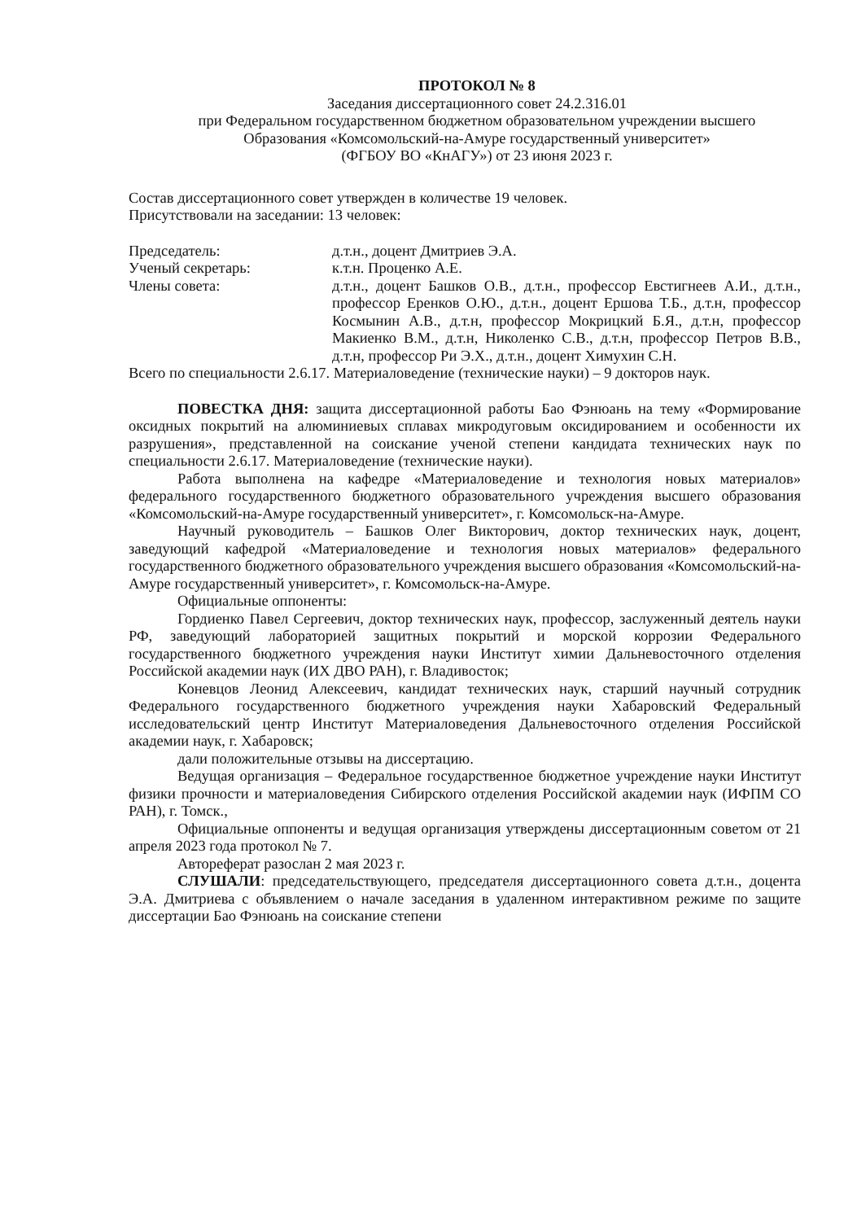ПРОТОКОЛ № 8
Заседания диссертационного совет 24.2.316.01
при Федеральном государственном бюджетном образовательном учреждении высшего
Образования «Комсомольский-на-Амуре государственный университет»
(ФГБОУ ВО «КнАГУ») от 23 июня 2023 г.
Состав диссертационного совет утвержден в количестве 19 человек.
Присутствовали на заседании: 13 человек:
Председатель: д.т.н., доцент Дмитриев Э.А.
Ученый секретарь: к.т.н. Проценко А.Е.
Члены совета: д.т.н., доцент Башков О.В., д.т.н., профессор Евстигнеев А.И., д.т.н., профессор Еренков О.Ю., д.т.н., доцент Ершова Т.Б., д.т.н, профессор Космынин А.В., д.т.н, профессор Мокрицкий Б.Я., д.т.н, профессор Макиенко В.М., д.т.н, Николенко С.В., д.т.н, профессор Петров В.В., д.т.н, профессор Ри Э.Х., д.т.н., доцент Химухин С.Н.
Всего по специальности 2.6.17. Материаловедение (технические науки) – 9 докторов наук.
ПОВЕСТКА ДНЯ: защита диссертационной работы Бао Фэнюань на тему «Формирование оксидных покрытий на алюминиевых сплавах микродуговым оксидированием и особенности их разрушения», представленной на соискание ученой степени кандидата технических наук по специальности 2.6.17. Материаловедение (технические науки).
Работа выполнена на кафедре «Материаловедение и технология новых материалов» федерального государственного бюджетного образовательного учреждения высшего образования «Комсомольский-на-Амуре государственный университет», г. Комсомольск-на-Амуре.
Научный руководитель – Башков Олег Викторович, доктор технических наук, доцент, заведующий кафедрой «Материаловедение и технология новых материалов» федерального государственного бюджетного образовательного учреждения высшего образования «Комсомольский-на-Амуре государственный университет», г. Комсомольск-на-Амуре.
Официальные оппоненты:
Гордиенко Павел Сергеевич, доктор технических наук, профессор, заслуженный деятель науки РФ, заведующий лабораторией защитных покрытий и морской коррозии Федерального государственного бюджетного учреждения науки Институт химии Дальневосточного отделения Российской академии наук (ИХ ДВО РАН), г. Владивосток;
Коневцов Леонид Алексеевич, кандидат технических наук, старший научный сотрудник Федерального государственного бюджетного учреждения науки Хабаровский Федеральный исследовательский центр Институт Материаловедения Дальневосточного отделения Российской академии наук, г. Хабаровск;
дали положительные отзывы на диссертацию.
Ведущая организация – Федеральное государственное бюджетное учреждение науки Институт физики прочности и материаловедения Сибирского отделения Российской академии наук (ИФПМ СО РАН), г. Томск.,
Официальные оппоненты и ведущая организация утверждены диссертационным советом от 21 апреля 2023 года протокол № 7.
Автореферат разослан 2 мая 2023 г.
СЛУШАЛИ: председательствующего, председателя диссертационного совета д.т.н., доцента Э.А. Дмитриева с объявлением о начале заседания в удаленном интерактивном режиме по защите диссертации Бао Фэнюань на соискание степени